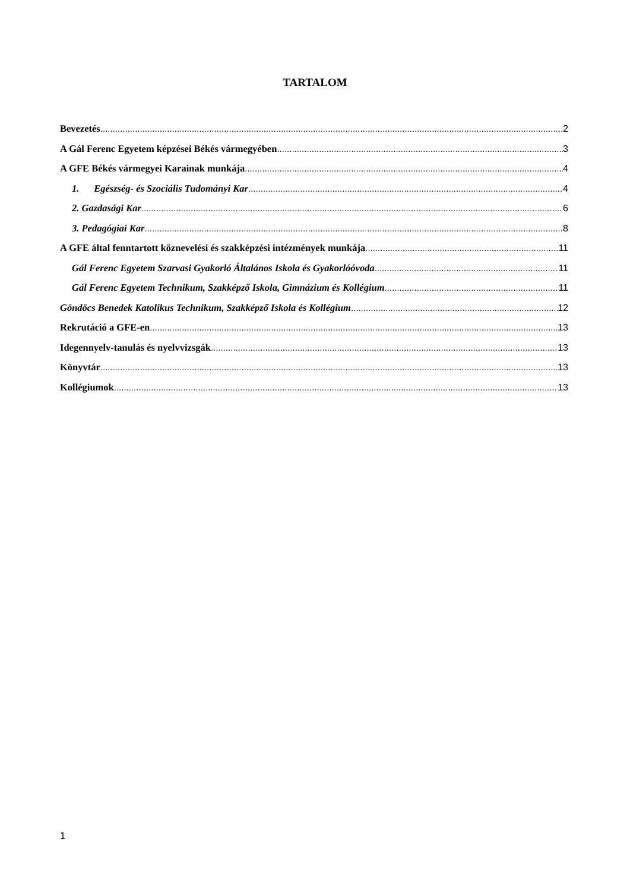TARTALOM
Bevezetés 2
A Gál Ferenc Egyetem képzései Békés vármegyében 3
A GFE Békés vármegyei Karainak munkája 4
1. Egészség- és Szociális Tudományi Kar 4
2. Gazdasági Kar 6
3. Pedagógiai Kar 8
A GFE által fenntartott köznevelési és szakképzési intézmények munkája 11
Gál Ferenc Egyetem Szarvasi Gyakorló Általános Iskola és Gyakorlóóvoda 11
Gál Ferenc Egyetem Technikum, Szakképző Iskola, Gimnázium és Kollégium 11
Göndöcs Benedek Katolikus Technikum, Szakképző Iskola és Kollégium 12
Rekrutáció a GFE-en 13
Idegennyelv-tanulás és nyelvvizsgák 13
Könyvtár 13
Kollégiumok 13
1